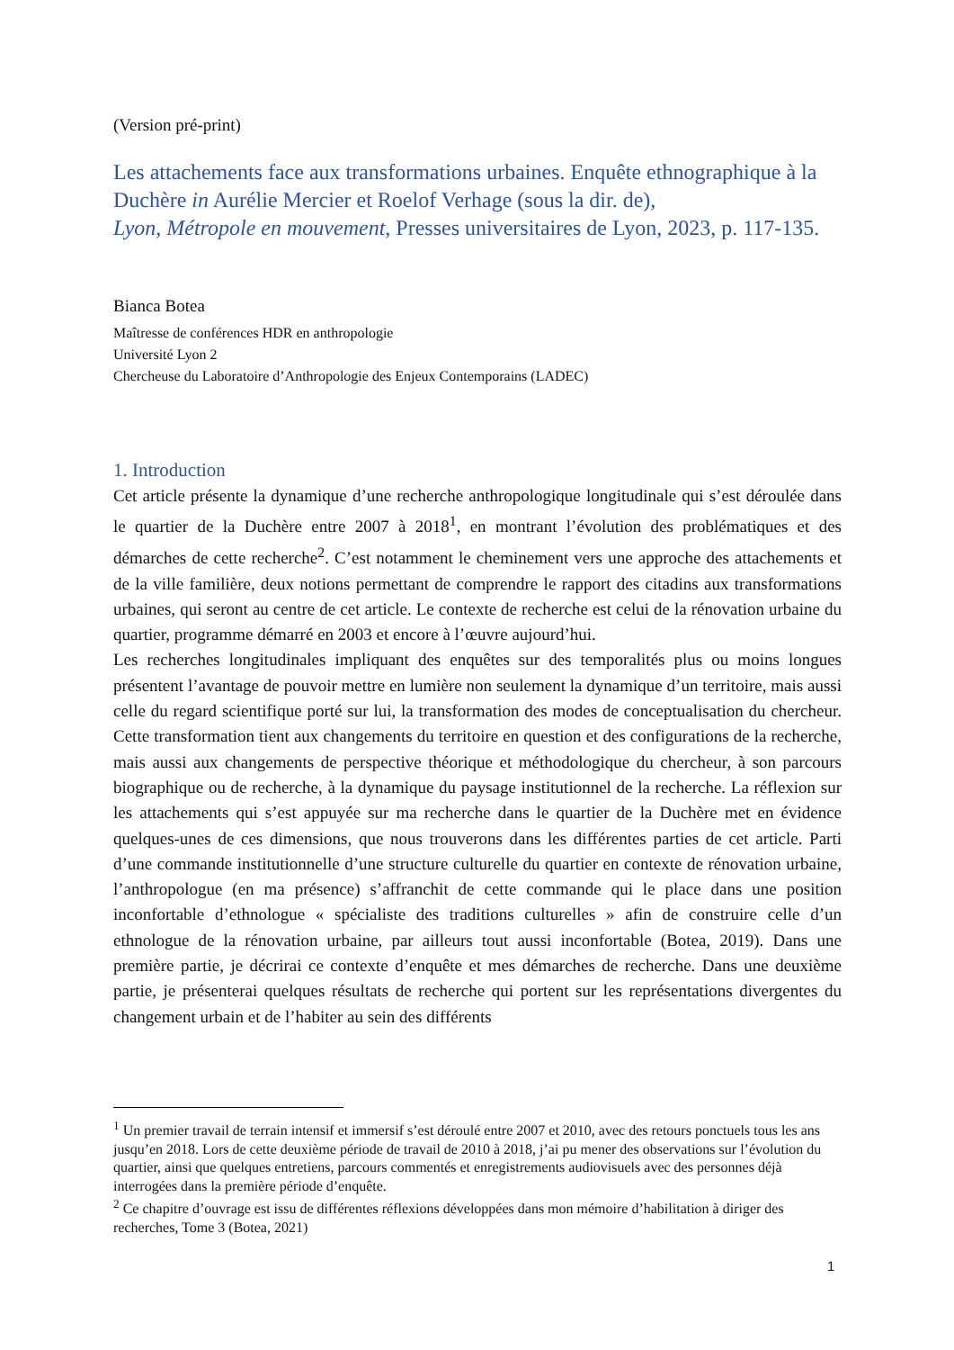(Version pré-print)
Les attachements face aux transformations urbaines. Enquête ethnographique à la Duchère in Aurélie Mercier et Roelof Verhage (sous la dir. de),
Lyon, Métropole en mouvement, Presses universitaires de Lyon, 2023, p. 117-135.
Bianca Botea
Maîtresse de conférences HDR en anthropologie
Université Lyon 2
Chercheuse du Laboratoire d’Anthropologie des Enjeux Contemporains (LADEC)
1. Introduction
Cet article présente la dynamique d’une recherche anthropologique longitudinale qui s’est déroulée dans le quartier de la Duchère entre 2007 à 2018<sup>1</sup>, en montrant l’évolution des problématiques et des démarches de cette recherche<sup>2</sup>. C’est notamment le cheminement vers une approche des attachements et de la ville familière, deux notions permettant de comprendre le rapport des citadins aux transformations urbaines, qui seront au centre de cet article. Le contexte de recherche est celui de la rénovation urbaine du quartier, programme démarré en 2003 et encore à l’œuvre aujourd’hui.
Les recherches longitudinales impliquant des enquêtes sur des temporalités plus ou moins longues présentent l’avantage de pouvoir mettre en lumière non seulement la dynamique d’un territoire, mais aussi celle du regard scientifique porté sur lui, la transformation des modes de conceptualisation du chercheur. Cette transformation tient aux changements du territoire en question et des configurations de la recherche, mais aussi aux changements de perspective théorique et méthodologique du chercheur, à son parcours biographique ou de recherche, à la dynamique du paysage institutionnel de la recherche. La réflexion sur les attachements qui s’est appuyée sur ma recherche dans le quartier de la Duchère met en évidence quelques-unes de ces dimensions, que nous trouverons dans les différentes parties de cet article. Parti d’une commande institutionnelle d’une structure culturelle du quartier en contexte de rénovation urbaine, l’anthropologue (en ma présence) s’affranchit de cette commande qui le place dans une position inconfortable d’ethnologue « spécialiste des traditions culturelles » afin de construire celle d’un ethnologue de la rénovation urbaine, par ailleurs tout aussi inconfortable (Botea, 2019). Dans une première partie, je décrirai ce contexte d’enquête et mes démarches de recherche. Dans une deuxième partie, je présenterai quelques résultats de recherche qui portent sur les représentations divergentes du changement urbain et de l’habiter au sein des différents
<sup>1</sup> Un premier travail de terrain intensif et immersif s’est déroulé entre 2007 et 2010, avec des retours ponctuels tous les ans jusqu’en 2018. Lors de cette deuxième période de travail de 2010 à 2018, j’ai pu mener des observations sur l’évolution du quartier, ainsi que quelques entretiens, parcours commentés et enregistrements audiovisuels avec des personnes déjà interrogées dans la première période d’enquête.
<sup>2</sup> Ce chapitre d’ouvrage est issu de différentes réflexions développées dans mon mémoire d’habilitation à diriger des recherches, Tome 3 (Botea, 2021)
1